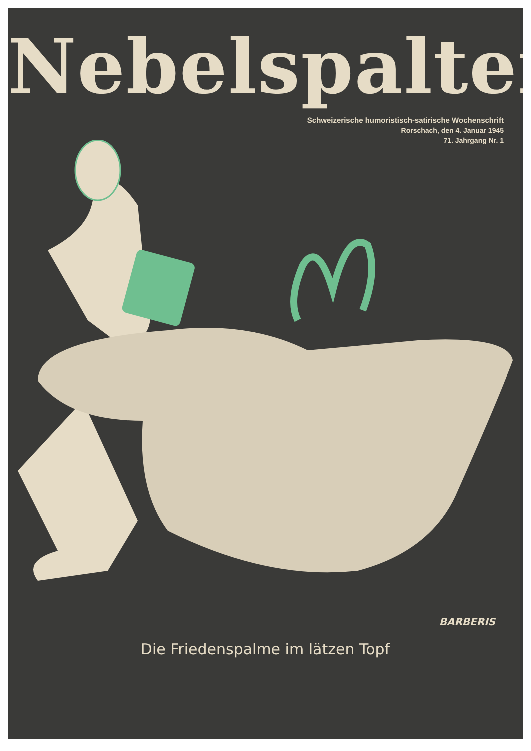Nebelspalter
Schweizerische humoristisch-satirische Wochenschrift
Rorschach, den 4. Januar 1945
71. Jahrgang Nr. 1
BARBERIS
Die Friedenspalme im lätzen Topf